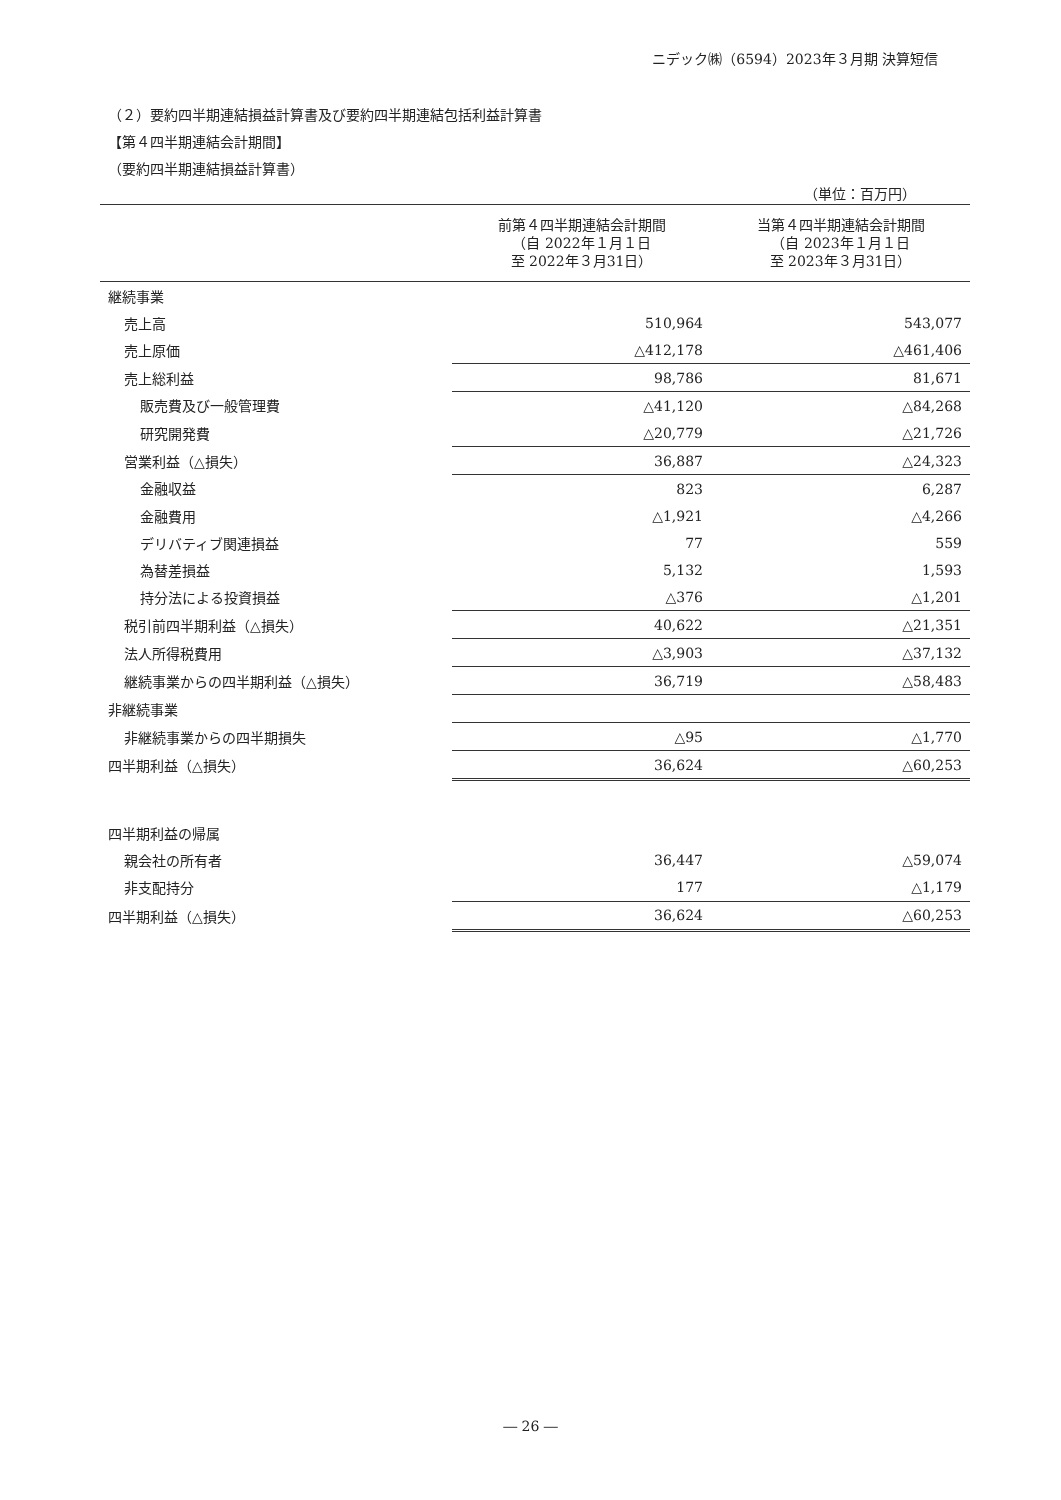ニデック㈱（6594）2023年３月期 決算短信
（２）要約四半期連結損益計算書及び要約四半期連結包括利益計算書
【第４四半期連結会計期間】
（要約四半期連結損益計算書）
（単位：百万円）
| | 前第４四半期連結会計期間 （自 2022年１月１日 至 2022年３月31日） | 当第４四半期連結会計期間 （自 2023年１月１日 至 2023年３月31日） |
| --- | --- | --- |
| 継続事業 | | |
| 売上高 | 510,964 | 543,077 |
| 売上原価 | △412,178 | △461,406 |
| 売上総利益 | 98,786 | 81,671 |
| 販売費及び一般管理費 | △41,120 | △84,268 |
| 研究開発費 | △20,779 | △21,726 |
| 営業利益（△損失） | 36,887 | △24,323 |
| 金融収益 | 823 | 6,287 |
| 金融費用 | △1,921 | △4,266 |
| デリバティブ関連損益 | 77 | 559 |
| 為替差損益 | 5,132 | 1,593 |
| 持分法による投資損益 | △376 | △1,201 |
| 税引前四半期利益（△損失） | 40,622 | △21,351 |
| 法人所得税費用 | △3,903 | △37,132 |
| 継続事業からの四半期利益（△損失） | 36,719 | △58,483 |
| 非継続事業 | | |
| 非継続事業からの四半期損失 | △95 | △1,770 |
| 四半期利益（△損失） | 36,624 | △60,253 |
| 四半期利益の帰属 | | |
| 親会社の所有者 | 36,447 | △59,074 |
| 非支配持分 | 177 | △1,179 |
| 四半期利益（△損失） | 36,624 | △60,253 |
― 26 ―